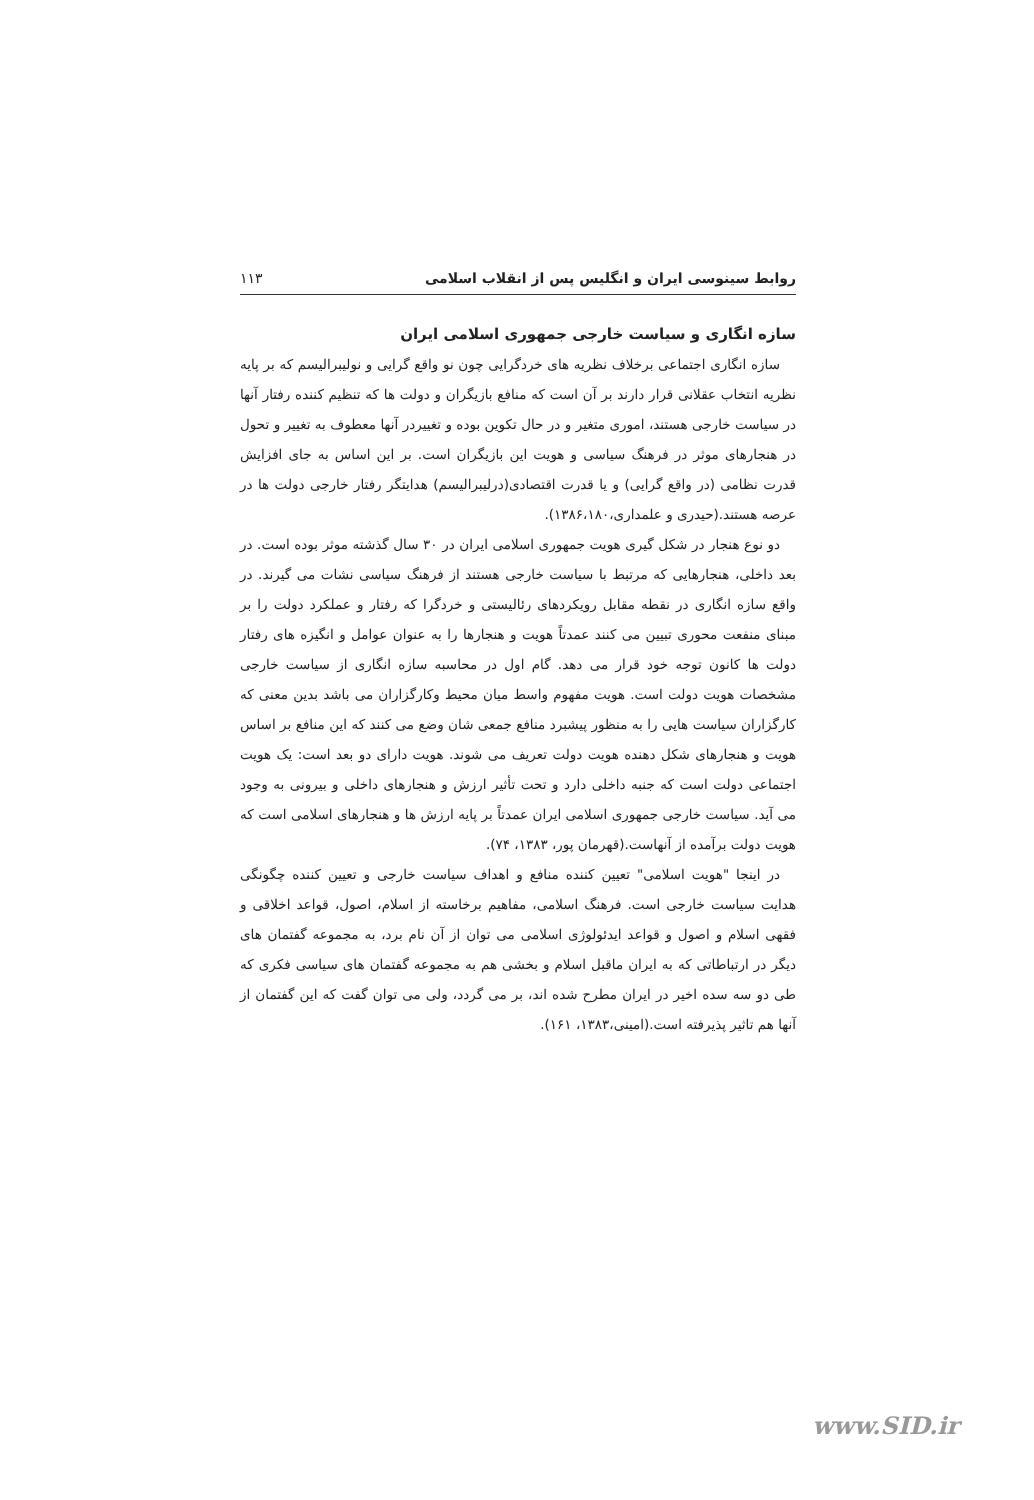روابط سینوسی ایران و انگلیس پس از انقلاب اسلامی ۱۱۳
سازه انگاری و سیاست خارجی جمهوری اسلامی ایران
سازه انگاری اجتماعی برخلاف نظریه های خردگرایی چون نو واقع گرایی و نولیبرالیسم که بر پایه نظریه انتخاب عقلانی قرار دارند بر آن است که منافع بازیگران و دولت ها که تنظیم کننده رفتار آنها در سیاست خارجی هستند، اموری متغیر و در حال تکوین بوده و تغییردر آنها معطوف به تغییر و تحول در هنجارهای موثر در فرهنگ سیاسی و هویت این بازیگران است. بر این اساس به جای افزایش قدرت نظامی (در واقع گرایی) و یا قدرت اقتصادی(درلیبرالیسم) هدایتگر رفتار خارجی دولت ها در عرصه هستند.(حیدری و علمداری،۱۳۸۶،۱۸۰).
دو نوع هنجار در شکل گیری هویت جمهوری اسلامی ایران در ۳۰ سال گذشته موثر بوده است. در بعد داخلی، هنجارهایی که مرتبط با سیاست خارجی هستند از فرهنگ سیاسی نشات می گیرند. در واقع سازه انگاری در نقطه مقابل رویکردهای رئالیستی و خردگرا که رفتار و عملکرد دولت را بر مبنای منفعت محوری تبیین می کنند عمدتاً هویت و هنجارها را به عنوان عوامل و انگیزه های رفتار دولت ها کانون توجه خود قرار می دهد. گام اول در محاسبه سازه انگاری از سیاست خارجی مشخصات هویت دولت است. هویت مفهوم واسط میان محیط وکارگزاران می باشد بدین معنی که کارگزاران سیاست هایی را به منظور پیشبرد منافع جمعی شان وضع می کنند که این منافع بر اساس هویت و هنجارهای شکل دهنده هویت دولت تعریف می شوند. هویت دارای دو بعد است: یک هویت اجتماعی دولت است که جنبه داخلی دارد و تحت تأثیر ارزش و هنجارهای داخلی و بیرونی به وجود می آید. سیاست خارجی جمهوری اسلامی ایران عمدتاً بر پایه ارزش ها و هنجارهای اسلامی است که هویت دولت برآمده از آنهاست.(قهرمان پور، ۱۳۸۳، ۷۴).
در اینجا "هویت اسلامی" تعیین کننده منافع و اهداف سیاست خارجی و تعیین کننده چگونگی هدایت سیاست خارجی است. فرهنگ اسلامی، مفاهیم برخاسته از اسلام، اصول، قواعد اخلاقی و فقهی اسلام و اصول و قواعد ایدئولوژی اسلامی می توان از آن نام برد، به مجموعه گفتمان های دیگر در ارتباطاتی که به ایران ماقبل اسلام و بخشی هم به مجموعه گفتمان های سیاسی فکری که طی دو سه سده اخیر در ایران مطرح شده اند، بر می گردد، ولی می توان گفت که این گفتمان از آنها هم تاثیر پذیرفته است.(امینی،۱۳۸۳، ۱۶۱).
www.SID.ir